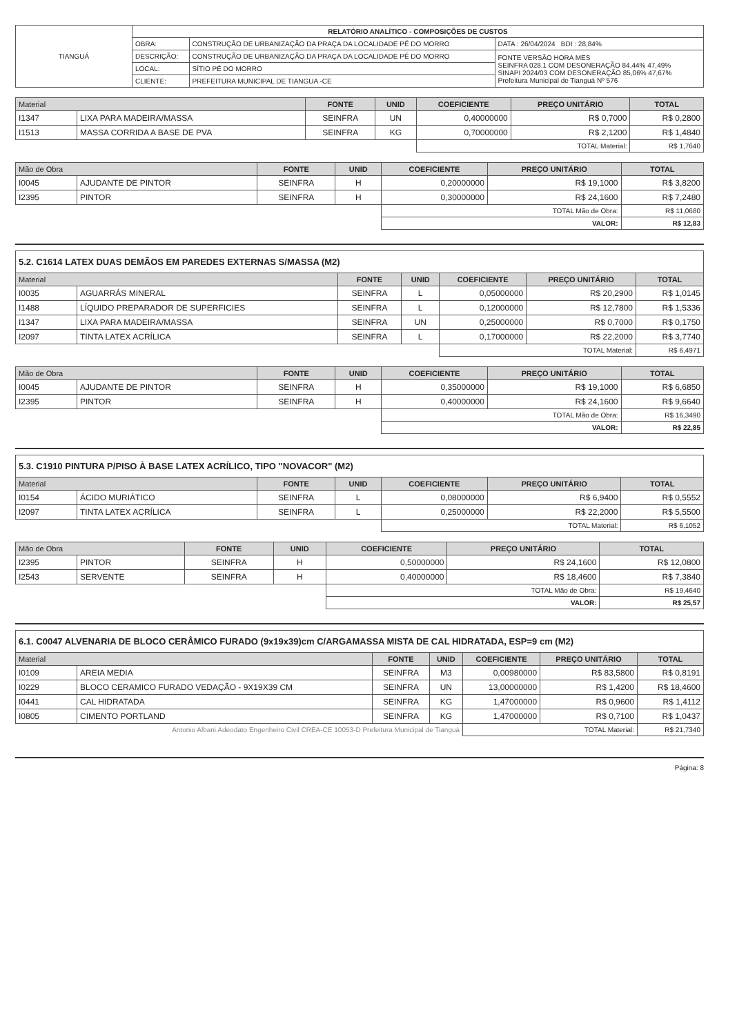| TIANGUÁ | RELATÓRIO ANALÍTICO - COMPOSIÇÕES DE CUSTOS | | |
| | OBRA: | CONSTRUÇÃO DE URBANIZAÇÃO DA PRAÇA DA LOCALIDADE PÉ DO MORRO | DATA : 26/04/2024 BDI : 28,84% |
| | DESCRIÇÃO: | CONSTRUÇÃO DE URBANIZAÇÃO DA PRAÇA DA LOCALIDADE PÉ DO MORRO | FONTE VERSÃO HORA MES SEINFRA 028.1 COM DESONERAÇÃO 84,44% 47,49% SINAPI 2024/03 COM DESONERAÇÃO 85,06% 47,67% Prefeitura Municipal de Tianguá Nº 576 |
| | LOCAL: | SÍTIO PÉ DO MORRO | |
| | CLIENTE: | PREFEITURA MUNICIPAL DE TIANGUA -CE | |
| Material | | FONTE | UNID | COEFICIENTE | PREÇO UNITÁRIO | TOTAL |
| --- | --- | --- | --- | --- | --- | --- |
| I1347 | LIXA PARA MADEIRA/MASSA | SEINFRA | UN | 0,40000000 | R$ 0,7000 | R$ 0,2800 |
| I1513 | MASSA CORRIDA A BASE DE PVA | SEINFRA | KG | 0,70000000 | R$ 2,1200 | R$ 1,4840 |
| | | | | TOTAL Material: | | R$ 1,7640 |
| Mão de Obra | | FONTE | UNID | COEFICIENTE | PREÇO UNITÁRIO | TOTAL |
| --- | --- | --- | --- | --- | --- | --- |
| I0045 | AJUDANTE DE PINTOR | SEINFRA | H | 0,20000000 | R$ 19,1000 | R$ 3,8200 |
| I2395 | PINTOR | SEINFRA | H | 0,30000000 | R$ 24,1600 | R$ 7,2480 |
| | | | | TOTAL Mão de Obra: | | R$ 11,0680 |
| | | | | VALOR: | | R$ 12,83 |
5.2. C1614 LATEX DUAS DEMÃOS EM PAREDES EXTERNAS S/MASSA (M2)
| Material | | FONTE | UNID | COEFICIENTE | PREÇO UNITÁRIO | TOTAL |
| --- | --- | --- | --- | --- | --- | --- |
| I0035 | AGUARRÁS MINERAL | SEINFRA | L | 0,05000000 | R$ 20,2900 | R$ 1,0145 |
| I1488 | LÍQUIDO PREPARADOR DE SUPERFICIES | SEINFRA | L | 0,12000000 | R$ 12,7800 | R$ 1,5336 |
| I1347 | LIXA PARA MADEIRA/MASSA | SEINFRA | UN | 0,25000000 | R$ 0,7000 | R$ 0,1750 |
| I2097 | TINTA LATEX ACRÍLICA | SEINFRA | L | 0,17000000 | R$ 22,2000 | R$ 3,7740 |
| | | | | TOTAL Material: | | R$ 6,4971 |
| Mão de Obra | | FONTE | UNID | COEFICIENTE | PREÇO UNITÁRIO | TOTAL |
| --- | --- | --- | --- | --- | --- | --- |
| I0045 | AJUDANTE DE PINTOR | SEINFRA | H | 0,35000000 | R$ 19,1000 | R$ 6,6850 |
| I2395 | PINTOR | SEINFRA | H | 0,40000000 | R$ 24,1600 | R$ 9,6640 |
| | | | | TOTAL Mão de Obra: | | R$ 16,3490 |
| | | | | VALOR: | | R$ 22,85 |
5.3. C1910 PINTURA P/PISO À BASE LATEX ACRÍLICO, TIPO "NOVACOR" (M2)
| Material | | FONTE | UNID | COEFICIENTE | PREÇO UNITÁRIO | TOTAL |
| --- | --- | --- | --- | --- | --- | --- |
| I0154 | ÁCIDO MURIÁTICO | SEINFRA | L | 0,08000000 | R$ 6,9400 | R$ 0,5552 |
| I2097 | TINTA LATEX ACRÍLICA | SEINFRA | L | 0,25000000 | R$ 22,2000 | R$ 5,5500 |
| | | | | TOTAL Material: | | R$ 6,1052 |
| Mão de Obra | | FONTE | UNID | COEFICIENTE | PREÇO UNITÁRIO | TOTAL |
| --- | --- | --- | --- | --- | --- | --- |
| I2395 | PINTOR | SEINFRA | H | 0,50000000 | R$ 24,1600 | R$ 12,0800 |
| I2543 | SERVENTE | SEINFRA | H | 0,40000000 | R$ 18,4600 | R$ 7,3840 |
| | | | | TOTAL Mão de Obra: | | R$ 19,4640 |
| | | | | VALOR: | | R$ 25,57 |
6.1. C0047 ALVENARIA DE BLOCO CERÂMICO FURADO (9x19x39)cm C/ARGAMASSA MISTA DE CAL HIDRATADA, ESP=9 cm (M2)
| Material | | FONTE | UNID | COEFICIENTE | PREÇO UNITÁRIO | TOTAL |
| --- | --- | --- | --- | --- | --- | --- |
| I0109 | AREIA MEDIA | SEINFRA | M3 | 0,00980000 | R$ 83,5800 | R$ 0,8191 |
| I0229 | BLOCO CERAMICO FURADO VEDAÇÃO - 9X19X39 CM | SEINFRA | UN | 13,00000000 | R$ 1,4200 | R$ 18,4600 |
| I0441 | CAL HIDRATADA | SEINFRA | KG | 1,47000000 | R$ 0,9600 | R$ 1,4112 |
| I0805 | CIMENTO PORTLAND | SEINFRA | KG | 1,47000000 | R$ 0,7100 | R$ 1,0437 |
| Antonio Albani Adeodato Engenheiro Civil CREA-CE 10053-D Prefeitura Municipal de Tianguá | | | | TOTAL Material: | | R$ 21,7340 |
Página: 8